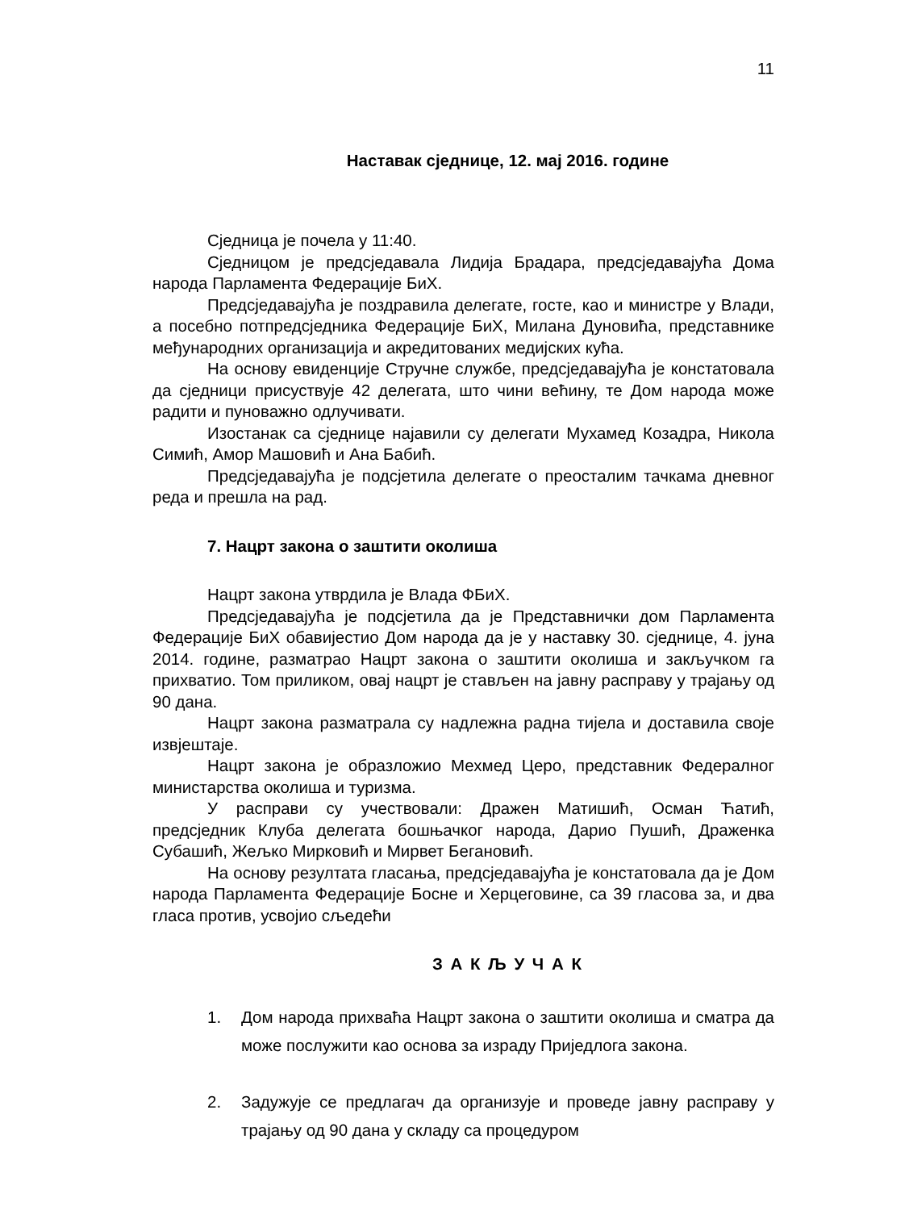11
Наставак сједнице, 12. мај 2016. године
Сједница је почела у 11:40.
Сједницом је предсједавала Лидија Брадара, предсједавајућа Дома народа Парламента Федерације БиХ.
Предсједавајућа је поздравила делегате, госте, као и министре у Влади, а посебно потпредсједника Федерације БиХ, Милана Дуновића, представнике међународних организација и акредитованих медијских кућа.
На основу евиденције Стручне службе, предсједавајућа је констатовала да сједници присуствује 42 делегата, што чини већину, те Дом народа може радити и пуноважно одлучивати.
Изостанак са сједнице најавили су делегати Мухамед Козадра, Никола Симић, Амор Машовић и Ана Бабић.
Предсједавајућа је подсјетила делегате о преосталим тачкама дневног реда и прешла на рад.
7. Нацрт закона о заштити околиша
Нацрт закона утврдила је Влада ФБиХ.
Предсједавајућа је подсјетила да је Представнички дом Парламента Федерације БиХ обавијестио Дом народа да је у наставку 30. сједнице, 4. јуна 2014. године, разматрао Нацрт закона о заштити околиша и закључком га прихватио. Том приликом, овај нацрт је стављен на јавну расправу у трајању од 90 дана.
Нацрт закона разматрала су надлежна радна тијела и доставила своје извјештаје.
Нацрт закона је образложио Мехмед Церо, представник Федералног министарства околиша и туризма.
У расправи су учествовали: Дражен Матишић, Осман Ћатић, предсједник Клуба делегата бошњачког народа, Дарио Пушић, Драженка Субашић, Жељко Мирковић и Мирвет Бегановић.
На основу резултата гласања, предсједавајућа је констатовала да је Дом народа Парламента Федерације Босне и Херцеговине, са 39 гласова за, и два гласа против, усвојио сљедећи
З А К Љ У Ч А К
1. Дом народа прихваћа Нацрт закона о заштити околиша и сматра да може послужити као основа за израду Приједлога закона.
2. Задужује се предлагач да организује и проведе јавну расправу у трајању од 90 дана у складу са процедуром